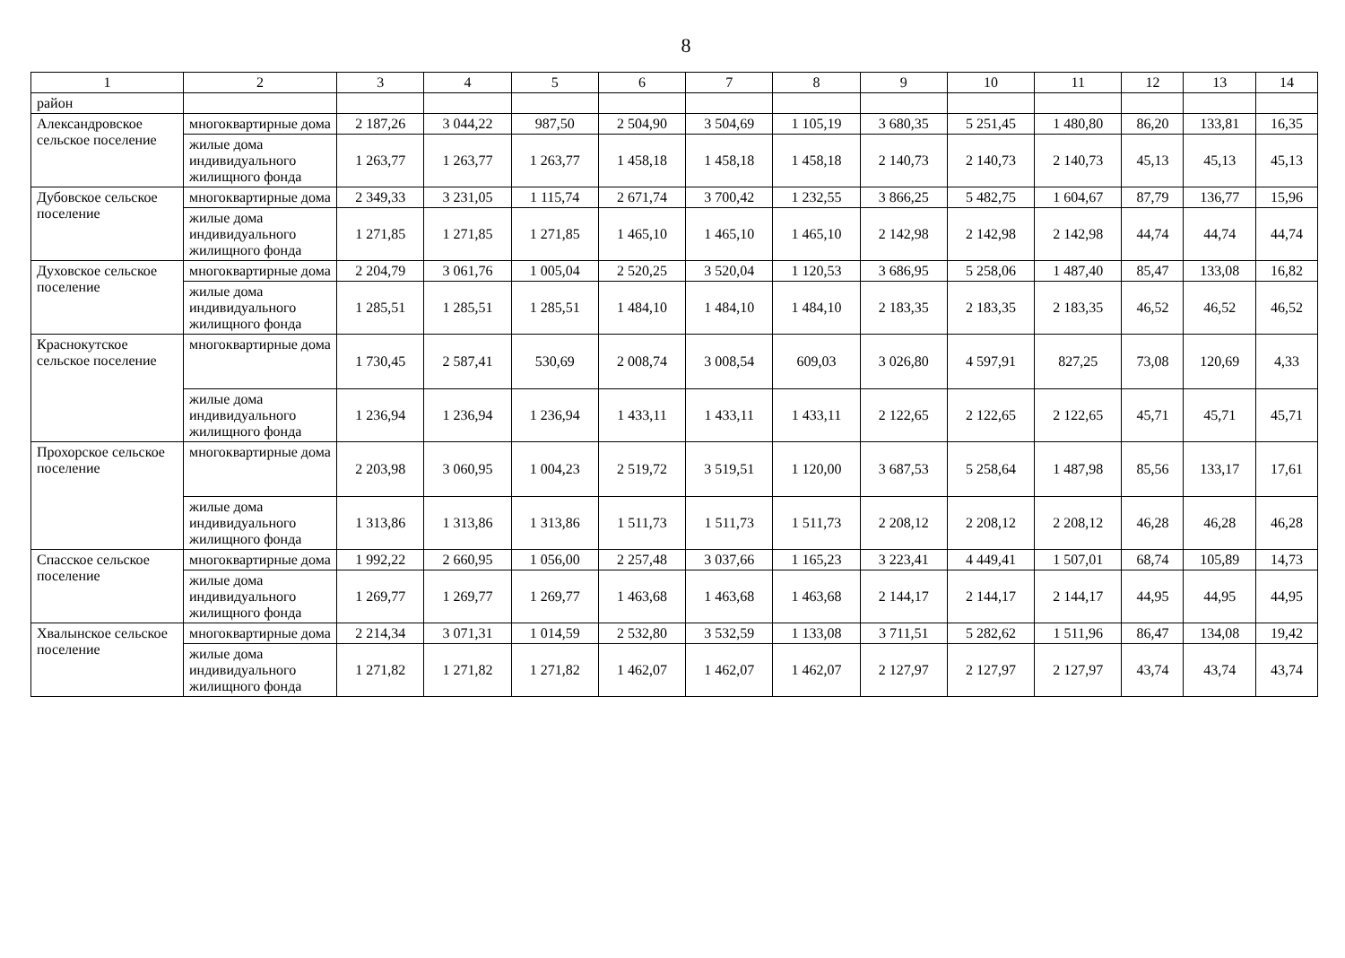8
| 1 | 2 | 3 | 4 | 5 | 6 | 7 | 8 | 9 | 10 | 11 | 12 | 13 | 14 |
| --- | --- | --- | --- | --- | --- | --- | --- | --- | --- | --- | --- | --- | --- |
| район | | | | | | | | | | | | | |
| Александровское сельское поселение | многоквартирные дома | 2 187,26 | 3 044,22 | 987,50 | 2 504,90 | 3 504,69 | 1 105,19 | 3 680,35 | 5 251,45 | 1 480,80 | 86,20 | 133,81 | 16,35 |
| | жилые дома индивидуального жилищного фонда | 1 263,77 | 1 263,77 | 1 263,77 | 1 458,18 | 1 458,18 | 1 458,18 | 2 140,73 | 2 140,73 | 2 140,73 | 45,13 | 45,13 | 45,13 |
| Дубовское сельское поселение | многоквартирные дома | 2 349,33 | 3 231,05 | 1 115,74 | 2 671,74 | 3 700,42 | 1 232,55 | 3 866,25 | 5 482,75 | 1 604,67 | 87,79 | 136,77 | 15,96 |
| | жилые дома индивидуального жилищного фонда | 1 271,85 | 1 271,85 | 1 271,85 | 1 465,10 | 1 465,10 | 1 465,10 | 2 142,98 | 2 142,98 | 2 142,98 | 44,74 | 44,74 | 44,74 |
| Духовское сельское поселение | многоквартирные дома | 2 204,79 | 3 061,76 | 1 005,04 | 2 520,25 | 3 520,04 | 1 120,53 | 3 686,95 | 5 258,06 | 1 487,40 | 85,47 | 133,08 | 16,82 |
| | жилые дома индивидуального жилищного фонда | 1 285,51 | 1 285,51 | 1 285,51 | 1 484,10 | 1 484,10 | 1 484,10 | 2 183,35 | 2 183,35 | 2 183,35 | 46,52 | 46,52 | 46,52 |
| Краснокутское сельское поселение | многоквартирные дома | 1 730,45 | 2 587,41 | 530,69 | 2 008,74 | 3 008,54 | 609,03 | 3 026,80 | 4 597,91 | 827,25 | 73,08 | 120,69 | 4,33 |
| | жилые дома индивидуального жилищного фонда | 1 236,94 | 1 236,94 | 1 236,94 | 1 433,11 | 1 433,11 | 1 433,11 | 2 122,65 | 2 122,65 | 2 122,65 | 45,71 | 45,71 | 45,71 |
| Прохорское сельское поселение | многоквартирные дома | 2 203,98 | 3 060,95 | 1 004,23 | 2 519,72 | 3 519,51 | 1 120,00 | 3 687,53 | 5 258,64 | 1 487,98 | 85,56 | 133,17 | 17,61 |
| | жилые дома индивидуального жилищного фонда | 1 313,86 | 1 313,86 | 1 313,86 | 1 511,73 | 1 511,73 | 1 511,73 | 2 208,12 | 2 208,12 | 2 208,12 | 46,28 | 46,28 | 46,28 |
| Спасское сельское поселение | многоквартирные дома | 1 992,22 | 2 660,95 | 1 056,00 | 2 257,48 | 3 037,66 | 1 165,23 | 3 223,41 | 4 449,41 | 1 507,01 | 68,74 | 105,89 | 14,73 |
| | жилые дома индивидуального жилищного фонда | 1 269,77 | 1 269,77 | 1 269,77 | 1 463,68 | 1 463,68 | 1 463,68 | 2 144,17 | 2 144,17 | 2 144,17 | 44,95 | 44,95 | 44,95 |
| Хвалынское сельское поселение | многоквартирные дома | 2 214,34 | 3 071,31 | 1 014,59 | 2 532,80 | 3 532,59 | 1 133,08 | 3 711,51 | 5 282,62 | 1 511,96 | 86,47 | 134,08 | 19,42 |
| | жилые дома индивидуального жилищного фонда | 1 271,82 | 1 271,82 | 1 271,82 | 1 462,07 | 1 462,07 | 1 462,07 | 2 127,97 | 2 127,97 | 2 127,97 | 43,74 | 43,74 | 43,74 |